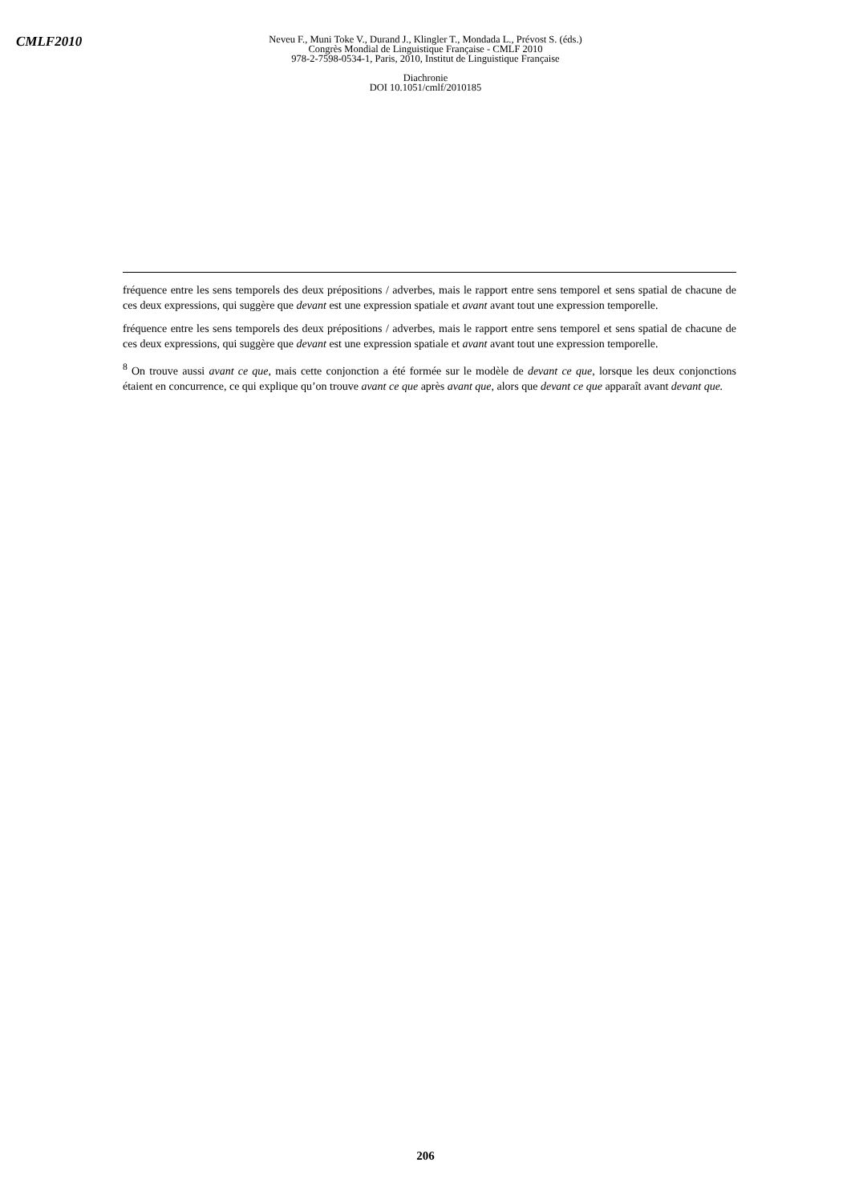CMLF2010
Neveu F., Muni Toke V., Durand J., Klingler T., Mondada L., Prévost S. (éds.)
Congrès Mondial de Linguistique Française - CMLF 2010
978-2-7598-0534-1, Paris, 2010, Institut de Linguistique Française
Diachronie
DOI 10.1051/cmlf/2010185
fréquence entre les sens temporels des deux prépositions / adverbes, mais le rapport entre sens temporel et sens spatial de chacune de ces deux expressions, qui suggère que devant est une expression spatiale et avant avant tout une expression temporelle.
fréquence entre les sens temporels des deux prépositions / adverbes, mais le rapport entre sens temporel et sens spatial de chacune de ces deux expressions, qui suggère que devant est une expression spatiale et avant avant tout une expression temporelle.
<sup>8</sup> On trouve aussi avant ce que, mais cette conjonction a été formée sur le modèle de devant ce que, lorsque les deux conjonctions étaient en concurrence, ce qui explique qu’on trouve avant ce que après avant que, alors que devant ce que apparaît avant devant que.
206